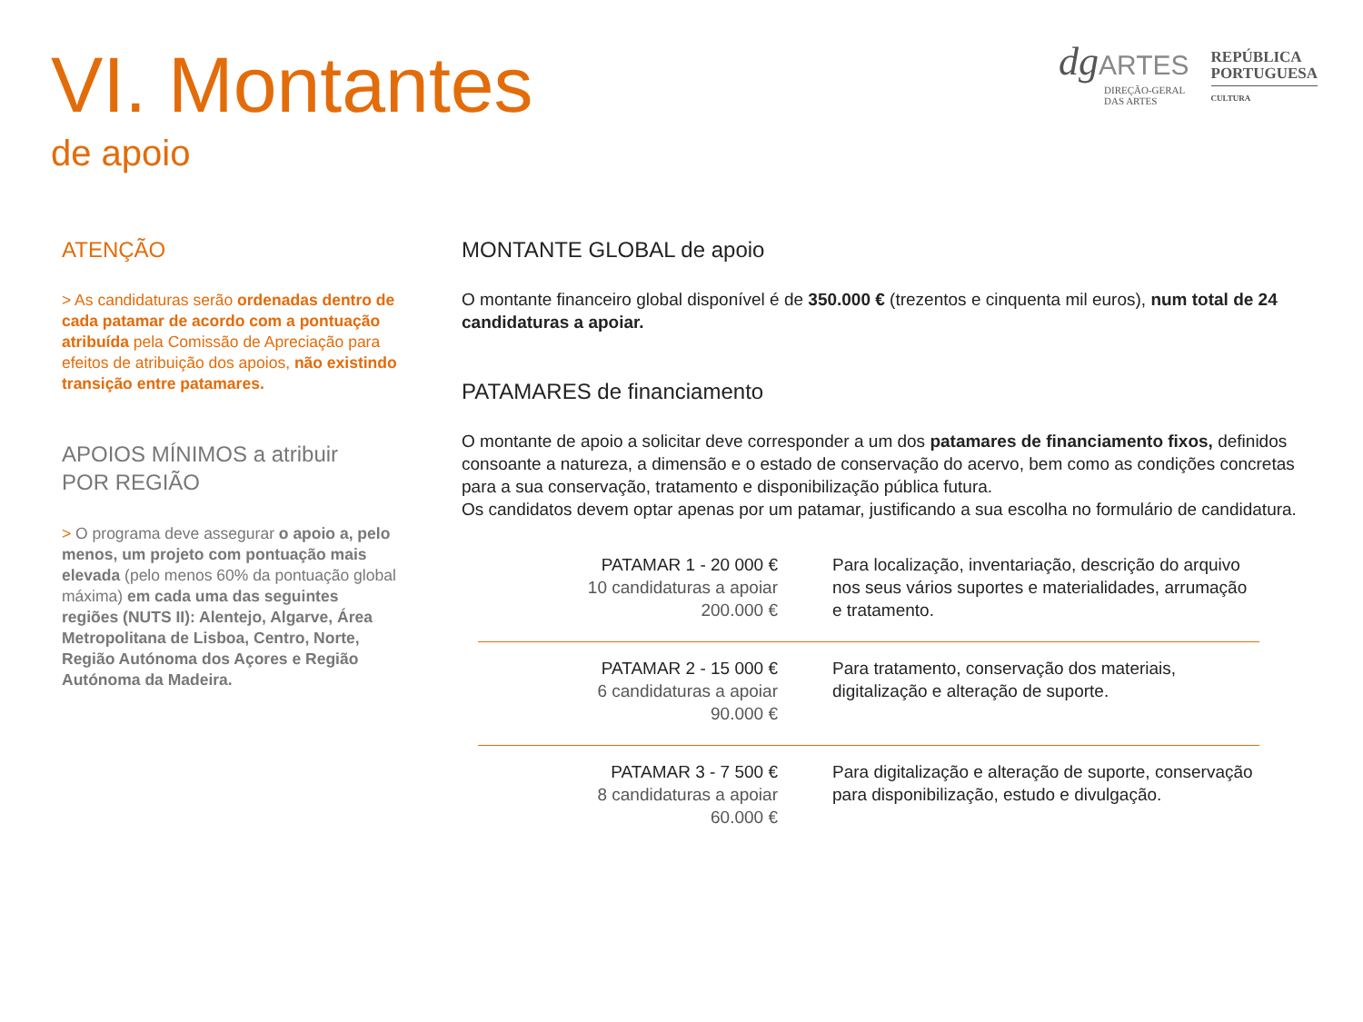VI. Montantes
de apoio
dg ARTES
DIREÇÃO-GERAL
DAS ARTES
REPÚBLICA
PORTUGUESA
CULTURA
ATENÇÃO
> As candidaturas serão ordenadas dentro de cada patamar de acordo com a pontuação atribuída pela Comissão de Apreciação para efeitos de atribuição dos apoios, não existindo transição entre patamares.
APOIOS MÍNIMOS a atribuir
POR REGIÃO
> O programa deve assegurar o apoio a, pelo menos, um projeto com pontuação mais elevada (pelo menos 60% da pontuação global máxima) em cada uma das seguintes regiões (NUTS II): Alentejo, Algarve, Área Metropolitana de Lisboa, Centro, Norte, Região Autónoma dos Açores e Região Autónoma da Madeira.
MONTANTE GLOBAL de apoio
O montante financeiro global disponível é de 350.000 € (trezentos e cinquenta mil euros), num total de 24 candidaturas a apoiar.
PATAMARES de financiamento
O montante de apoio a solicitar deve corresponder a um dos patamares de financiamento fixos, definidos consoante a natureza, a dimensão e o estado de conservação do acervo, bem como as condições concretas para a sua conservação, tratamento e disponibilização pública futura.
Os candidatos devem optar apenas por um patamar, justificando a sua escolha no formulário de candidatura.
| PATAMAR 1 - 20 000 € 10 candidaturas a apoiar 200.000 € | Para localização, inventariação, descrição do arquivo nos seus vários suportes e materialidades, arrumação e tratamento. |
| PATAMAR 2 - 15 000 € 6 candidaturas a apoiar 90.000 € | Para tratamento, conservação dos materiais, digitalização e alteração de suporte. |
| PATAMAR 3 - 7 500 € 8 candidaturas a apoiar 60.000 € | Para digitalização e alteração de suporte, conservação para disponibilização, estudo e divulgação. |